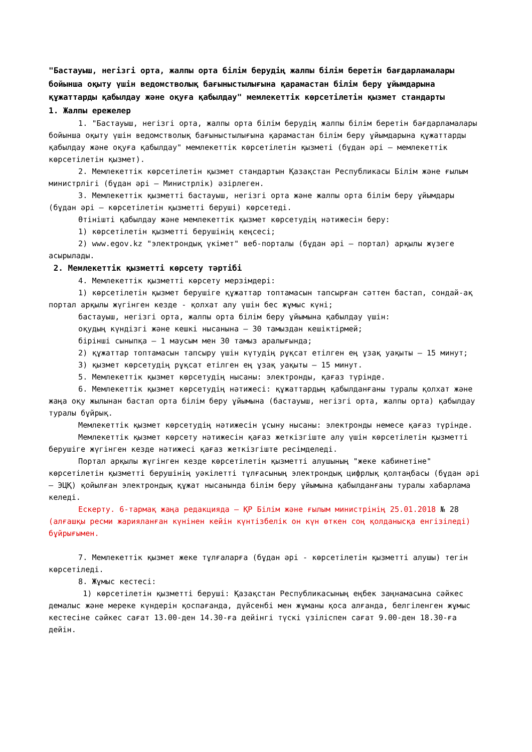"Бастауыш, негізгі орта, жалпы орта білім берудің жалпы білім беретін бағдарламалары бойынша оқыту үшін ведомстволық бағыныстылығына қарамастан білім беру ұйымдарына құжаттарды қабылдау және оқуға қабылдау" мемлекеттік көрсетілетін қызмет стандарты
1. Жалпы ережелер
1. "Бастауыш, негізгі орта, жалпы орта білім берудің жалпы білім беретін бағдарламалары бойынша оқыту үшін ведомстволық бағыныстылығына қарамастан білім беру ұйымдарына құжаттарды қабылдау және оқуға қабылдау" мемлекеттік көрсетілетін қызметі (бұдан әрі – мемлекеттік көрсетілетін қызмет).
2. Мемлекеттік көрсетілетін қызмет стандартын Қазақстан Республикасы Білім және ғылым министрлігі (бұдан әрі – Министрлік) әзірлеген.
3. Мемлекеттік қызметті бастауыш, негізгі орта және жалпы орта білім беру ұйымдары (бұдан әрі – көрсетілетін қызметті беруші) көрсетеді.
Өтінішті қабылдау және мемлекеттік қызмет көрсетудің нәтижесін беру:
1) көрсетілетін қызметті берушінің кеңсесі;
2) www.egov.kz "электрондық үкімет" веб-порталы (бұдан әрі – портал) арқылы жүзеге асырылады.
2. Мемлекеттік қызметті көрсету тәртібі
4. Мемлекеттік қызметті көрсету мерзімдері:
1) көрсетілетін қызмет берушіге құжаттар топтамасын тапсырған сәттен бастап, сондай-ақ портал арқылы жүгінген кезде - қолхат алу үшін бес жұмыс күні;
бастауыш, негізгі орта, жалпы орта білім беру ұйымына қабылдау үшін:
оқудың күндізгі және кешкі нысанына – 30 тамыздан кешіктірмей;
бірінші сыныпқа – 1 маусым мен 30 тамыз аралығында;
2) құжаттар топтамасын тапсыру үшін күтудің рұқсат етілген ең ұзақ уақыты – 15 минут;
3) қызмет көрсетудің рұқсат етілген ең ұзақ уақыты – 15 минут.
5. Мемлекеттік қызмет көрсетудің нысаны: электронды, қағаз түрінде.
6. Мемлекеттік қызмет көрсетудің нәтижесі: құжаттардың қабылданғаны туралы қолхат және жаңа оқу жылынан бастап орта білім беру ұйымына (бастауыш, негізгі орта, жалпы орта) қабылдау туралы бұйрық.
Мемлекеттік қызмет көрсетудің нәтижесін ұсыну нысаны: электронды немесе қағаз түрінде.
Мемлекеттік қызмет көрсету нәтижесін қағаз жеткізгіште алу үшін көрсетілетін қызметті берушіге жүгінген кезде нәтижесі қағаз жеткізгіште ресімделеді.
Портал арқылы жүгінген кезде көрсетілетін қызметті алушының "жеке кабинетіне" көрсетілетін қызметті берушінің уәкілетті тұлғасының электрондық цифрлық қолтаңбасы (бұдан әрі – ЭЦҚ) қойылған электрондық құжат нысанында білім беру ұйымына қабылданғаны туралы хабарлама келеді.
Ескерту. 6-тармақ жаңа редакцияда – ҚР Білім және ғылым министрінің 25.01.2018 № 28 (алғашқы ресми жарияланған күнінен кейін күнтізбелік он күн өткен соң қолданысқа енгізіледі) бұйрығымен.
7. Мемлекеттік қызмет жеке тұлғаларға (бұдан әрі - көрсетілетін қызметті алушы) тегін көрсетіледі.
8. Жұмыс кестесі:
1) көрсетілетін қызметті беруші: Қазақстан Республикасының еңбек заңнамасына сәйкес демалыс және мереке күндерін қоспағанда, дүйсенбі мен жұманы қоса алғанда, белгіленген жұмыс кестесіне сәйкес сағат 13.00-ден 14.30-ға дейінгі түскі үзіліспен сағат 9.00-ден 18.30-ға дейін.